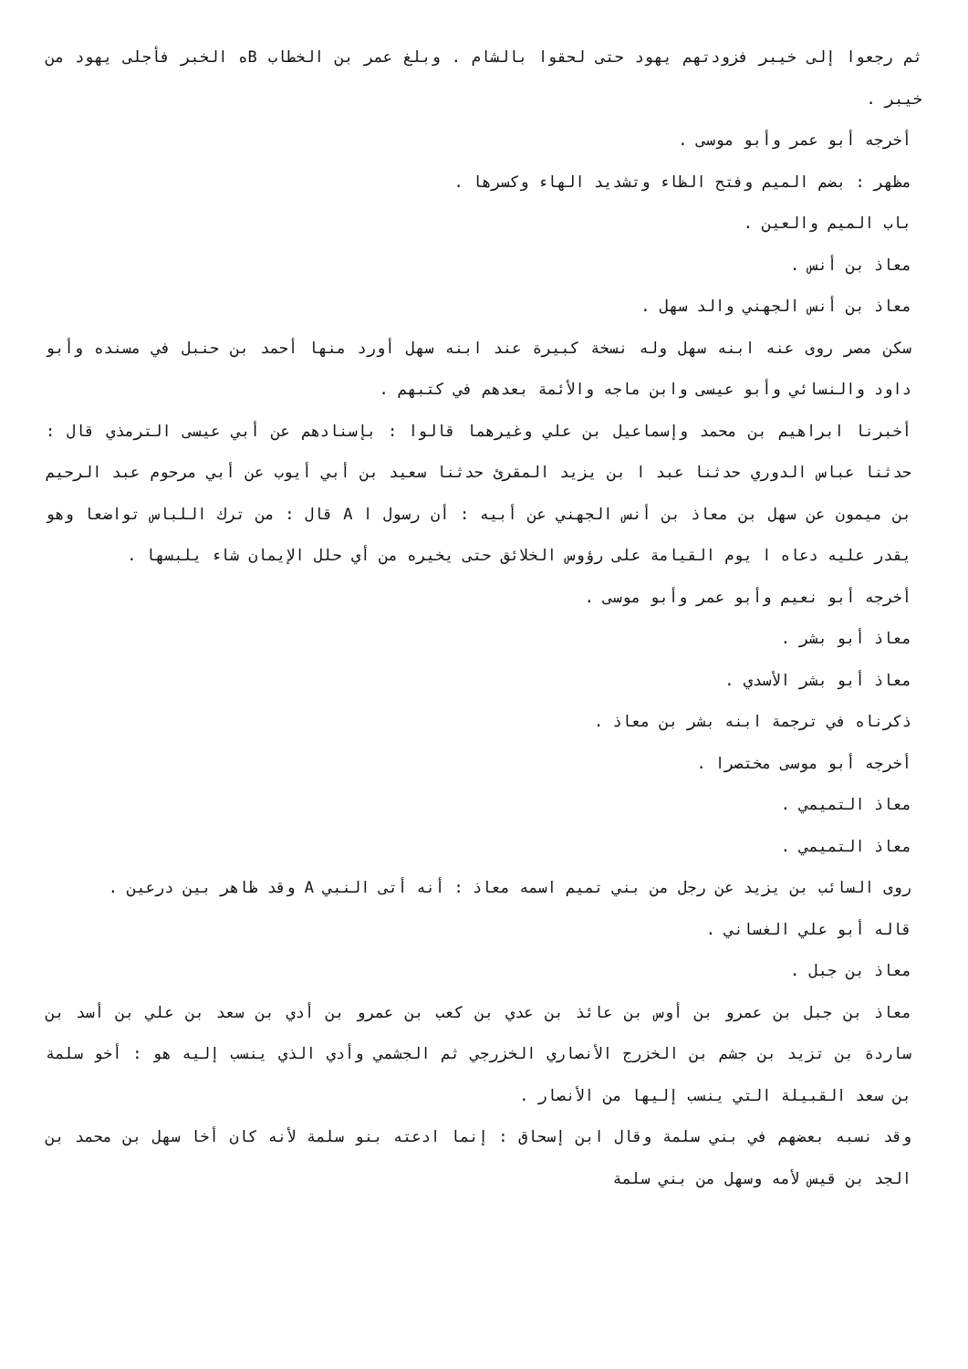ثم رجعوا إلى خيبر فزودتهم يهود حتى لحقوا بالشام . وبلغ عمر بن الخطاب Bه الخبر فأجلى يهود من خيبر .
أخرجه أبو عمر وأبو موسى .
مظهر : بضم الميم وفتح الظاء وتشديد الهاء وكسرها .
باب الميم والعين .
معاذ بن أنس .
معاذ بن أنس الجهني والد سهل .
سكن مصر روى عنه ابنه سهل وله نسخة كبيرة عند ابنه سهل أورد منها أحمد بن حنبل في مسنده وأبو داود والنسائي وأبو عيسى وابن ماجه والأئمة بعدهم في كتبهم .
أخبرنا ابراهيم بن محمد وإسماعيل بن علي وغيرهما قالوا : بإسنادهم عن أبي عيسى الترمذي قال : حدثنا عباس الدوري حدثنا عبد ا بن يزيد المقرئ حدثنا سعيد بن أبي أيوب عن أبي مرحوم عبد الرحيم بن ميمون عن سهل بن معاذ بن أنس الجهني عن أبيه : أن رسول ا A قال : من ترك اللباس تواضعا وهو يقدر عليه دعاه ا يوم القيامة على رؤوس الخلائق حتى يخيره من أي حلل الإيمان شاء يلبسها .
أخرجه أبو نعيم وأبو عمر وأبو موسى .
معاذ أبو بشر .
معاذ أبو بشر الأسدي .
ذكرناه في ترجمة ابنه بشر بن معاذ .
أخرجه أبو موسى مختصرا .
معاذ التميمي .
معاذ التميمي .
روى السائب بن يزيد عن رجل من بني تميم اسمه معاذ : أنه أتى النبي A وقد ظاهر بين درعين .
قاله أبو علي الغساني .
معاذ بن جبل .
معاذ بن جبل بن عمرو بن أوس بن عائذ بن عدي بن كعب بن عمرو بن أدي بن سعد بن علي بن أسد بن ساردة بن تزيد بن جشم بن الخزرج الأنصاري الخزرجي ثم الجشمي وأدي الذي ينسب إليه هو : أخو سلمة بن سعد القبيلة التي ينسب إليها من الأنصار .
وقد نسبه بعضهم في بني سلمة وقال ابن إسحاق : إنما ادعته بنو سلمة لأنه كان أخا سهل بن محمد بن الجد بن قيس لأمه وسهل من بني سلمة